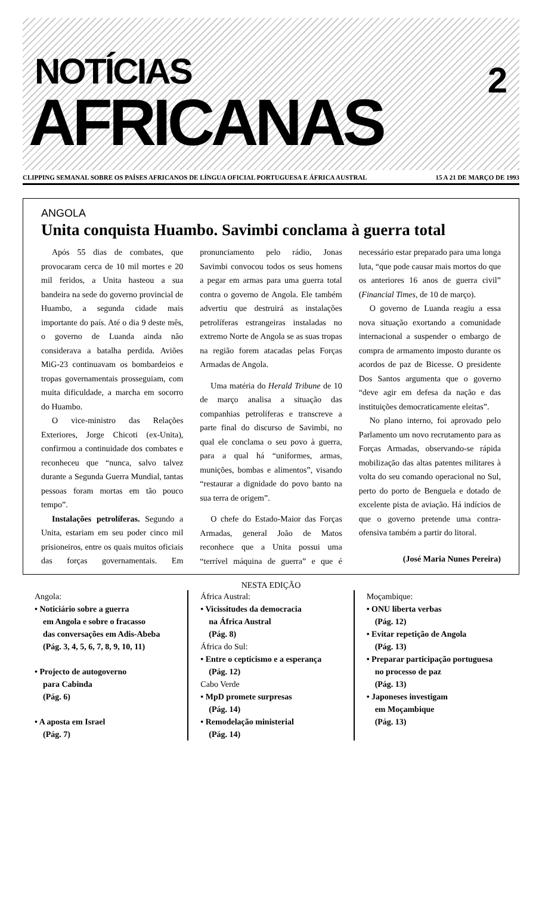NOTÍCIAS
AFRICANAS
2
CLIPPING SEMANAL SOBRE OS PAÍSES AFRICANOS DE LÍNGUA OFICIAL PORTUGUESA E ÁFRICA AUSTRAL 15 A 21 DE MARÇO DE 1993
ANGOLA
Unita conquista Huambo. Savimbi conclama à guerra total
Após 55 dias de combates, que provocaram cerca de 10 mil mortes e 20 mil feridos, a Unita hasteou a sua bandeira na sede do governo provincial de Huambo, a segunda cidade mais importante do país. Até o dia 9 deste mês, o governo de Luanda ainda não considerava a batalha perdida. Aviões MiG-23 continuavam os bombardeios e tropas governamentais prosseguiam, com muita dificuldade, a marcha em socorro do Huambo.
O vice-ministro das Relações Exteriores, Jorge Chicoti (ex-Unita), confirmou a continuidade dos combates e reconheceu que “nunca, salvo talvez durante a Segunda Guerra Mundial, tantas pessoas foram mortas em tão pouco tempo”.
Instalações petrolíferas. Segundo a Unita, estariam em seu poder cinco mil prisioneiros, entre os quais muitos oficiais das forças governamentais. Em pronunciamento pelo rádio, Jonas Savimbi convocou todos os seus homens a pegar em armas para uma guerra total contra o governo de Angola. Ele também advertiu que destruirá as instalações petrolíferas estrangeiras instaladas no extremo Norte de Angola se as suas tropas na região forem atacadas pelas Forças Armadas de Angola.
Uma matéria do Herald Tribune de 10 de março analisa a situação das companhias petrolíferas e transcreve a parte final do discurso de Savimbi, no qual ele conclama o seu povo à guerra, para a qual há “uniformes, armas, munições, bombas e alimentos”, visando “restaurar a dignidade do povo banto na sua terra de origem”.
O chefe do Estado-Maior das Forças Armadas, general João de Matos reconhece que a Unita possui uma “terrível máquina de guerra” e que é necessário estar preparado para uma longa luta, “que pode causar mais mortos do que os anteriores 16 anos de guerra civil” (Financial Times, de 10 de março).
O governo de Luanda reagiu a essa nova situação exortando a comunidade internacional a suspender o embargo de compra de armamento imposto durante os acordos de paz de Bicesse. O presidente Dos Santos argumenta que o governo “deve agir em defesa da nação e das instituições democraticamente eleitas”.
No plano interno, foi aprovado pelo Parlamento um novo recrutamento para as Forças Armadas, observando-se rápida mobilização das altas patentes militares à volta do seu comando operacional no Sul, perto do porto de Benguela e dotado de excelente pista de aviação. Há indícios de que o governo pretende uma contra-ofensiva também a partir do litoral.
(José Maria Nunes Pereira)
NESTA EDIÇÃO
Angola:
• Noticiário sobre a guerra
em Angola e sobre o fracasso
das conversações em Adis-Abeba
(Pág. 3, 4, 5, 6, 7, 8, 9, 10, 11)
• Projecto de autogoverno
para Cabinda
(Pág. 6)
• A aposta em Israel
(Pág. 7)
África Austral:
• Vicissitudes da democracia
na África Austral
(Pág. 8)
África do Sul:
• Entre o cepticismo e a esperança
(Pág. 12)
Cabo Verde
• MpD promete surpresas
(Pág. 14)
• Remodelação ministerial
(Pág. 14)
Moçambique:
• ONU liberta verbas
(Pág. 12)
• Evitar repetição de Angola
(Pág. 13)
• Preparar participação portuguesa
no processo de paz
(Pág. 13)
• Japoneses investigam
em Moçambique
(Pág. 13)